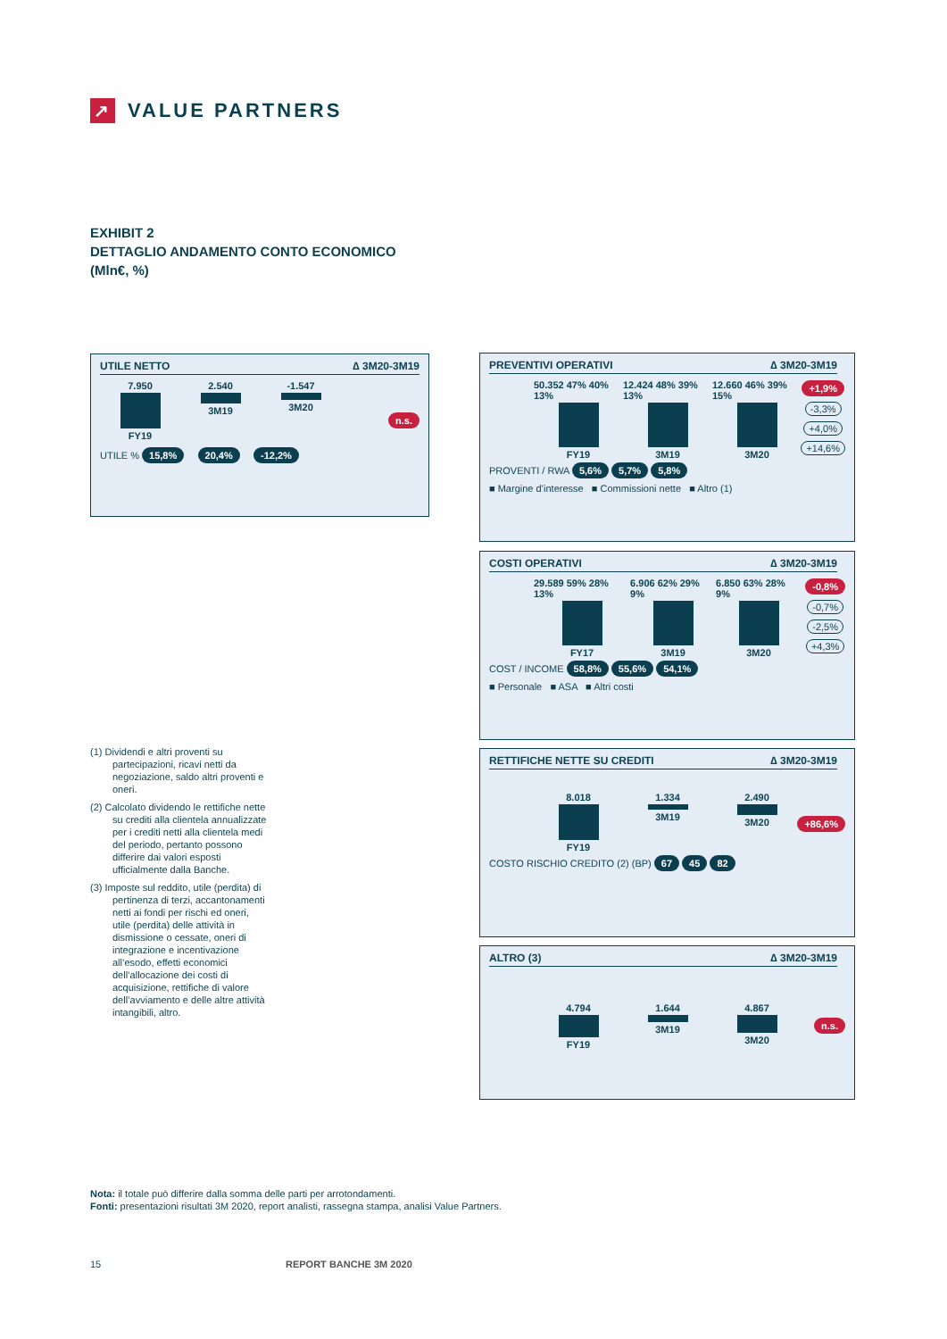↗
VALUE PARTNERS
EXHIBIT 2
DETTAGLIO ANDAMENTO CONTO ECONOMICO
(Mln€, %)
UTILE NETTO ∆ 3M20-3M19
7.950
FY19
2.540
3M19
-1.547
3M20
n.s.
UTILE % 15,8% 20,4% -12,2%
PREVENTIVI OPERATIVI ∆ 3M20-3M19
50.352 47% 40% 13%
FY19
12.424 48% 39% 13%
3M19
12.660 46% 39% 15%
3M20
+1,9%
-3,3%
+4,0%
+14,6%
PROVENTI / RWA 5,6% 5,7% 5,8%
■ Margine d’interesse ■ Commissioni nette ■ Altro (1)
COSTI OPERATIVI ∆ 3M20-3M19
29.589 59% 28% 13%
FY17
6.906 62% 29% 9%
3M19
6.850 63% 28% 9%
3M20
-0,8%
-0,7%
-2,5%
+4,3%
COST / INCOME 58,8% 55,6% 54,1%
■ Personale ■ ASA ■ Altri costi
RETTIFICHE NETTE SU CREDITI ∆ 3M20-3M19
8.018
FY19
1.334
3M19
2.490
3M20
+86,6%
COSTO RISCHIO CREDITO (2) (BP) 67 45 82
ALTRO (3) ∆ 3M20-3M19
4.794
FY19
1.644
3M19
4.867
3M20
n.s.
(1) Dividendi e altri proventi su partecipazioni, ricavi netti da negoziazione, saldo altri proventi e oneri.
(2) Calcolato dividendo le rettifiche nette su crediti alla clientela annualizzate per i crediti netti alla clientela medi del periodo, pertanto possono differire dai valori esposti ufficialmente dalla Banche.
(3) Imposte sul reddito, utile (perdita) di pertinenza di terzi, accantonamenti netti ai fondi per rischi ed oneri, utile (perdita) delle attività in dismissione o cessate, oneri di integrazione e incentivazione all’esodo, effetti economici dell’allocazione dei costi di acquisizione, rettifiche di valore dell’avviamento e delle altre attività intangibili, altro.
Nota: il totale può differire dalla somma delle parti per arrotondamenti.
Fonti: presentazioni risultati 3M 2020, report analisti, rassegna stampa, analisi Value Partners.
15 REPORT BANCHE 3M 2020